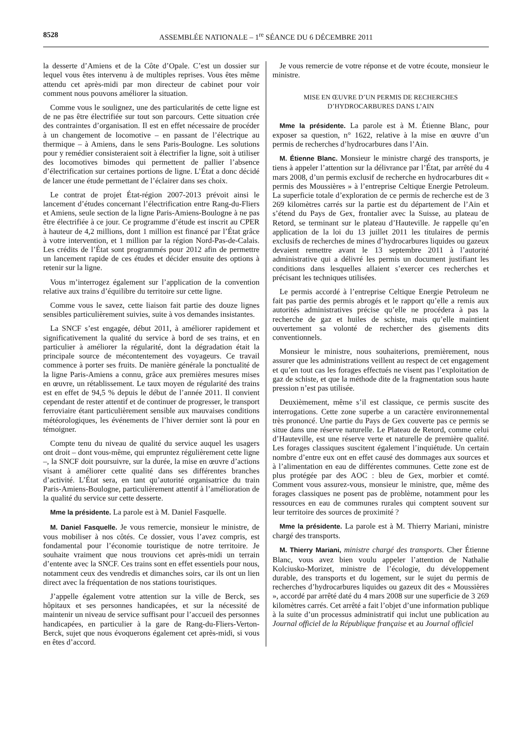8528 ASSEMBLÉE NATIONALE – 1<sup>re</sup> SÉANCE DU 6 DÉCEMBRE 2011
la desserte d’Amiens et de la Côte d’Opale. C’est un dossier sur lequel vous êtes intervenu à de multiples reprises. Vous êtes même attendu cet après-midi par mon directeur de cabinet pour voir comment nous pouvons améliorer la situation.
Comme vous le soulignez, une des particularités de cette ligne est de ne pas être électrifiée sur tout son parcours. Cette situation crée des contraintes d’organisation. Il est en effet nécessaire de procéder à un changement de locomotive – en passant de l’électrique au thermique – à Amiens, dans le sens Paris-Boulogne. Les solutions pour y remédier consisteraient soit à électrifier la ligne, soit à utiliser des locomotives bimodes qui permettent de pallier l’absence d’électrification sur certaines portions de ligne. L’État a donc décidé de lancer une étude permettant de l’éclairer dans ses choix.
Le contrat de projet État-région 2007-2013 prévoit ainsi le lancement d’études concernant l’électrification entre Rang-du-Fliers et Amiens, seule section de la ligne Paris-Amiens-Boulogne à ne pas être électrifiée à ce jour. Ce programme d’étude est inscrit au CPER à hauteur de 4,2 millions, dont 1 million est financé par l’État grâce à votre intervention, et 1 million par la région Nord-Pas-de-Calais. Les crédits de l’État sont programmés pour 2012 afin de permettre un lancement rapide de ces études et décider ensuite des options à retenir sur la ligne.
Vous m’interrogez également sur l’application de la convention relative aux trains d’équilibre du territoire sur cette ligne.
Comme vous le savez, cette liaison fait partie des douze lignes sensibles particulièrement suivies, suite à vos demandes insistantes.
La SNCF s’est engagée, début 2011, à améliorer rapidement et significativement la qualité du service à bord de ses trains, et en particulier à améliorer la régularité, dont la dégradation était la principale source de mécontentement des voyageurs. Ce travail commence à porter ses fruits. De manière générale la ponctualité de la ligne Paris-Amiens a connu, grâce aux premières mesures mises en œuvre, un rétablissement. Le taux moyen de régularité des trains est en effet de 94,5 % depuis le début de l’année 2011. Il convient cependant de rester attentif et de continuer de progresser, le transport ferroviaire étant particulièrement sensible aux mauvaises conditions météorologiques, les événements de l’hiver dernier sont là pour en témoigner.
Compte tenu du niveau de qualité du service auquel les usagers ont droit – dont vous-même, qui empruntez régulièrement cette ligne –, la SNCF doit poursuivre, sur la durée, la mise en œuvre d’actions visant à améliorer cette qualité dans ses différentes branches d’activité. L’État sera, en tant qu’autorité organisatrice du train Paris-Amiens-Boulogne, particulièrement attentif à l’amélioration de la qualité du service sur cette desserte.
Mme la présidente. La parole est à M. Daniel Fasquelle.
M. Daniel Fasquelle. Je vous remercie, monsieur le ministre, de vous mobiliser à nos côtés. Ce dossier, vous l’avez compris, est fondamental pour l’économie touristique de notre territoire. Je souhaite vraiment que nous trouvions cet après-midi un terrain d’entente avec la SNCF. Ces trains sont en effet essentiels pour nous, notamment ceux des vendredis et dimanches soirs, car ils ont un lien direct avec la fréquentation de nos stations touristiques.
J’appelle également votre attention sur la ville de Berck, ses hôpitaux et ses personnes handicapées, et sur la nécessité de maintenir un niveau de service suffisant pour l’accueil des personnes handicapées, en particulier à la gare de Rang-du-Fliers-Verton-Berck, sujet que nous évoquerons également cet après-midi, si vous en êtes d’accord.
Je vous remercie de votre réponse et de votre écoute, monsieur le ministre.
MISE EN ŒUVRE D’UN PERMIS DE RECHERCHES D’HYDROCARBURES DANS L’AIN
Mme la présidente. La parole est à M. Étienne Blanc, pour exposer sa question, n° 1622, relative à la mise en œuvre d’un permis de recherches d’hydrocarbures dans l’Ain.
M. Étienne Blanc. Monsieur le ministre chargé des transports, je tiens à appeler l’attention sur la délivrance par l’État, par arrêté du 4 mars 2008, d’un permis exclusif de recherche en hydrocarbures dit « permis des Moussières » à l’entreprise Celtique Energie Petroleum. La superficie totale d’exploration de ce permis de recherche est de 3 269 kilomètres carrés sur la partie est du département de l’Ain et s’étend du Pays de Gex, frontalier avec la Suisse, au plateau de Retord, se terminant sur le plateau d’Hauteville. Je rappelle qu’en application de la loi du 13 juillet 2011 les titulaires de permis exclusifs de recherches de mines d’hydrocarbures liquides ou gazeux devaient remettre avant le 13 septembre 2011 à l’autorité administrative qui a délivré les permis un document justifiant les conditions dans lesquelles allaient s’exercer ces recherches et précisant les techniques utilisées.
Le permis accordé à l’entreprise Celtique Energie Petroleum ne fait pas partie des permis abrogés et le rapport qu’elle a remis aux autorités administratives précise qu’elle ne procédera à pas la recherche de gaz et huiles de schiste, mais qu’elle maintient ouvertement sa volonté de rechercher des gisements dits conventionnels.
Monsieur le ministre, nous souhaiterions, premièrement, nous assurer que les administrations veillent au respect de cet engagement et qu’en tout cas les forages effectués ne visent pas l’exploitation de gaz de schiste, et que la méthode dite de la fragmentation sous haute pression n’est pas utilisée.
Deuxièmement, même s’il est classique, ce permis suscite des interrogations. Cette zone superbe a un caractère environnemental très prononcé. Une partie du Pays de Gex couverte pas ce permis se situe dans une réserve naturelle. Le Plateau de Retord, comme celui d’Hauteville, est une réserve verte et naturelle de première qualité. Les forages classiques suscitent également l’inquiétude. Un certain nombre d’entre eux ont en effet causé des dommages aux sources et à l’alimentation en eau de différentes communes. Cette zone est de plus protégée par des AOC : bleu de Gex, morbier et comté. Comment vous assurez-vous, monsieur le ministre, que, même des forages classiques ne posent pas de problème, notamment pour les ressources en eau de communes rurales qui comptent souvent sur leur territoire des sources de proximité ?
Mme la présidente. La parole est à M. Thierry Mariani, ministre chargé des transports.
M. Thierry Mariani, ministre chargé des transports. Cher Étienne Blanc, vous avez bien voulu appeler l’attention de Nathalie Kolciusko-Morizet, ministre de l’écologie, du développement durable, des transports et du logement, sur le sujet du permis de recherches d’hydrocarbures liquides ou gazeux dit des « Moussières », accordé par arrêté daté du 4 mars 2008 sur une superficie de 3 269 kilomètres carrés. Cet arrêté a fait l’objet d’une information publique à la suite d’un processus administratif qui inclut une publication au Journal officiel de la République française et au Journal officiel